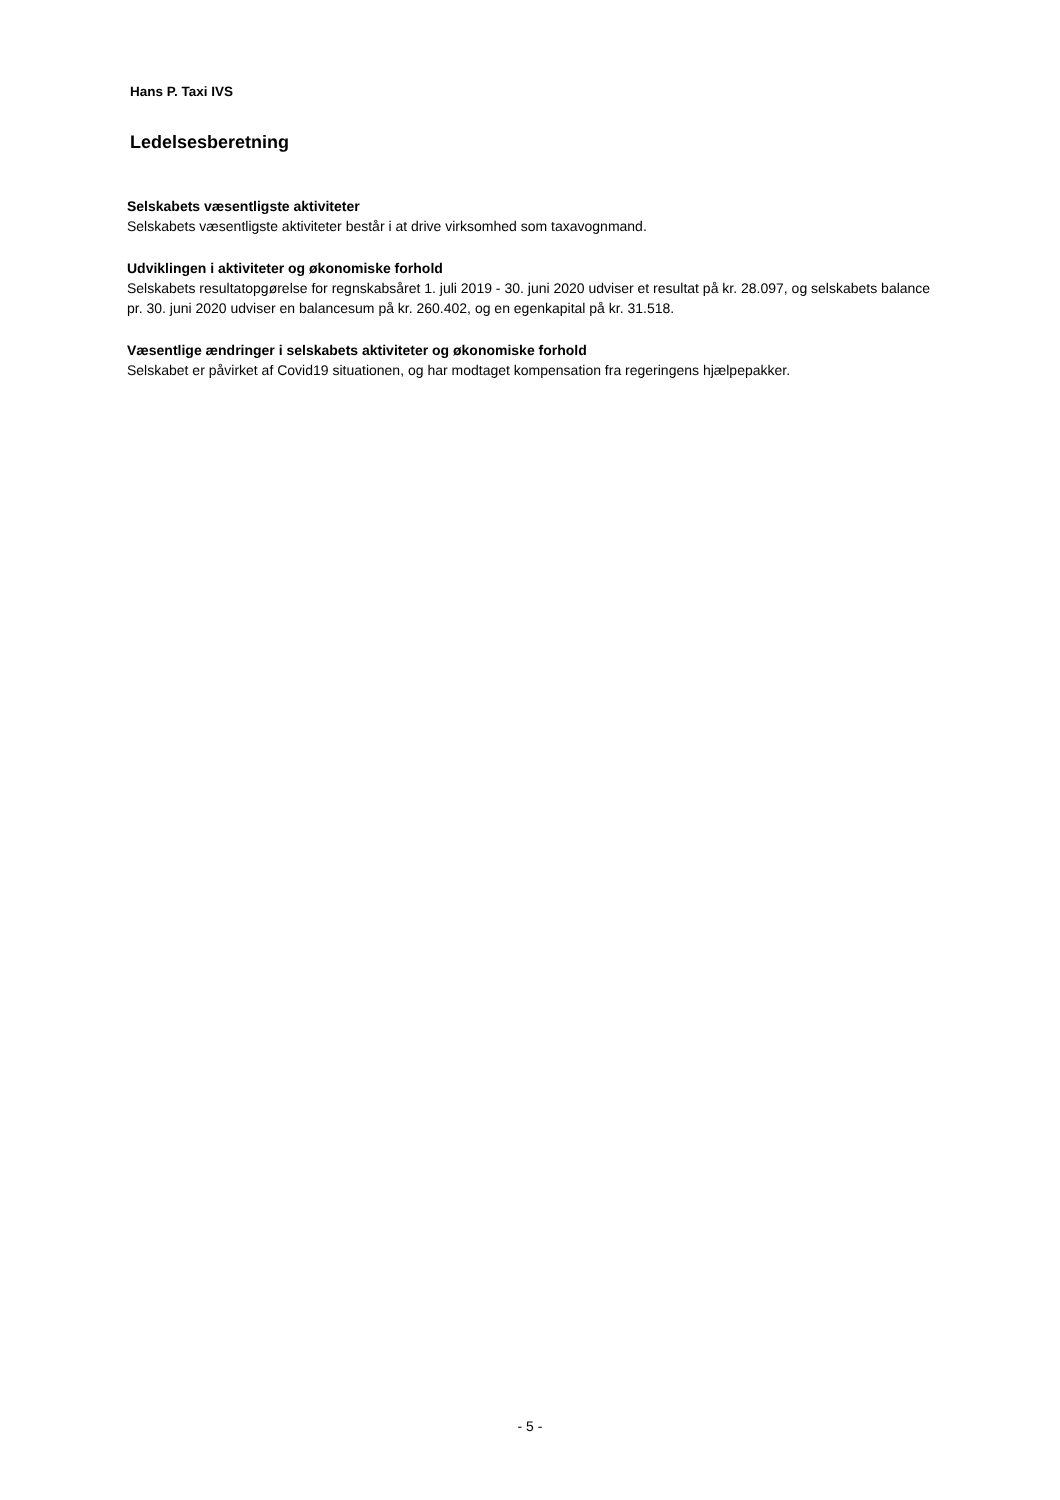Hans P. Taxi IVS
Ledelsesberetning
Selskabets væsentligste aktiviteter
Selskabets væsentligste aktiviteter består i at drive virksomhed som taxavognmand.
Udviklingen i aktiviteter og økonomiske forhold
Selskabets resultatopgørelse for regnskabsåret 1. juli 2019 - 30. juni 2020 udviser et resultat på kr. 28.097, og selskabets balance pr. 30. juni 2020 udviser en balancesum på kr. 260.402, og en egenkapital på kr. 31.518.
Væsentlige ændringer i selskabets aktiviteter og økonomiske forhold
Selskabet er påvirket af Covid19 situationen, og har modtaget kompensation fra regeringens hjælpepakker.
- 5 -